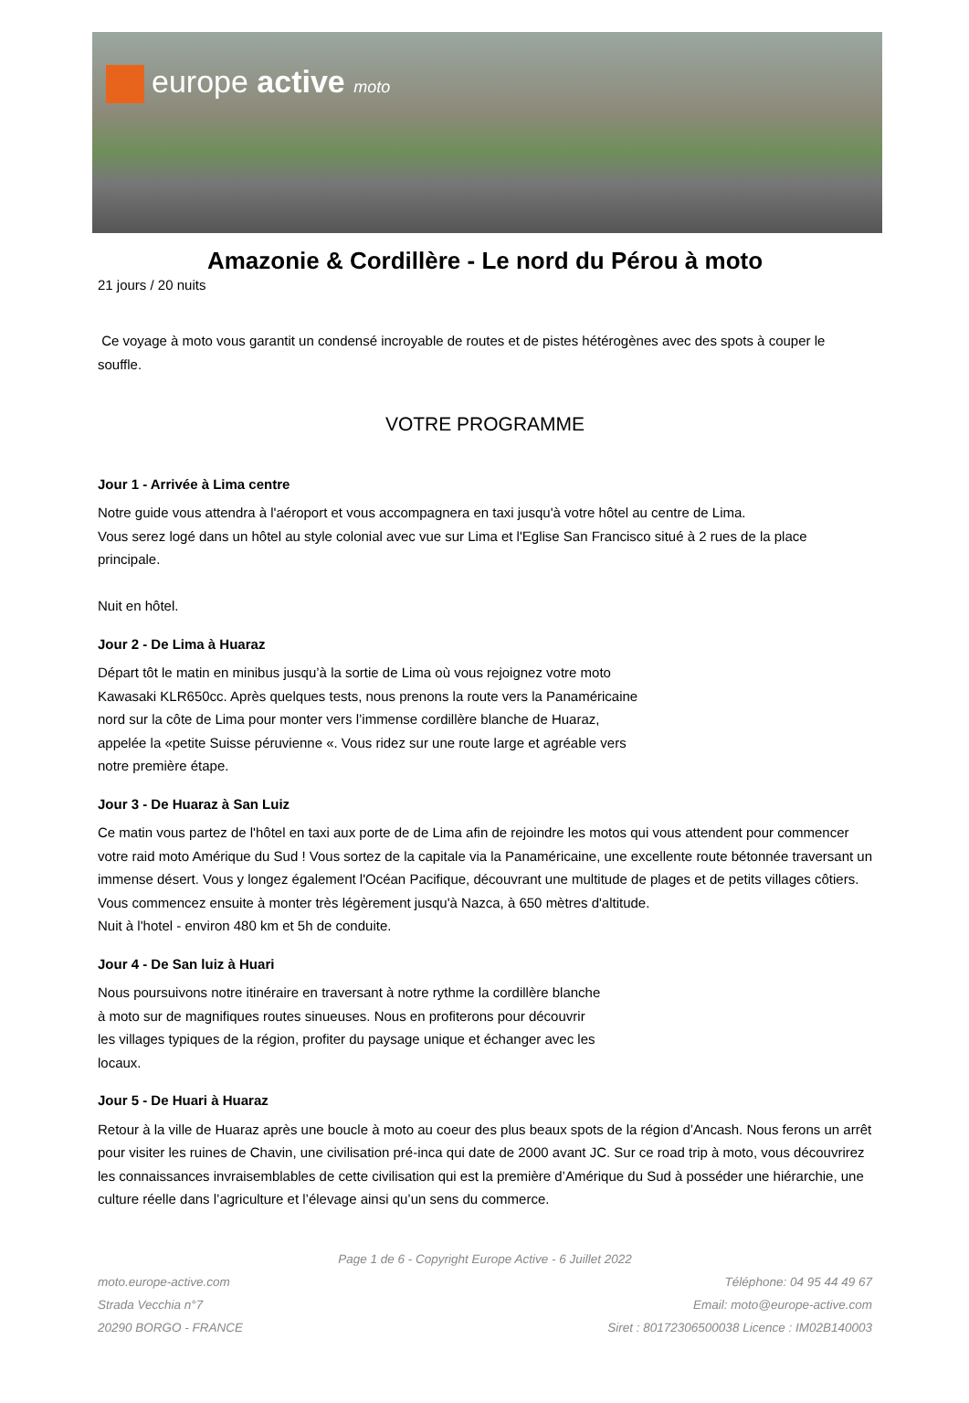europe active moto
Amazonie & Cordillère - Le nord du Pérou à moto
21 jours / 20 nuits
Ce voyage à moto vous garantit un condensé incroyable de routes et de pistes hétérogènes avec des spots à couper le souffle.
VOTRE PROGRAMME
Jour 1 - Arrivée à Lima centre
Notre guide vous attendra à l'aéroport et vous accompagnera en taxi jusqu'à votre hôtel au centre de Lima.
Vous serez logé dans un hôtel au style colonial avec vue sur Lima et l'Eglise San Francisco situé à 2 rues de la place principale.
Nuit en hôtel.
Jour 2 - De Lima à Huaraz
Départ tôt le matin en minibus jusqu’à la sortie de Lima où vous rejoignez votre moto
Kawasaki KLR650cc. Après quelques tests, nous prenons la route vers la Panaméricaine
nord sur la côte de Lima pour monter vers l’immense cordillère blanche de Huaraz,
appelée la «petite Suisse péruvienne «. Vous ridez sur une route large et agréable vers
notre première étape.
Jour 3 - De Huaraz à San Luiz
Ce matin vous partez de l'hôtel en taxi aux porte de de Lima afin de rejoindre les motos qui vous attendent pour commencer votre raid moto Amérique du Sud ! Vous sortez de la capitale via la Panaméricaine, une excellente route bétonnée traversant un immense désert. Vous y longez également l'Océan Pacifique, découvrant une multitude de plages et de petits villages côtiers. Vous commencez ensuite à monter très légèrement jusqu'à Nazca, à 650 mètres d'altitude.
Nuit à l'hotel - environ 480 km et 5h de conduite.
Jour 4 - De San luiz à Huari
Nous poursuivons notre itinéraire en traversant à notre rythme la cordillère blanche
à moto sur de magnifiques routes sinueuses. Nous en profiterons pour découvrir
les villages typiques de la région, profiter du paysage unique et échanger avec les
locaux.
Jour 5 - De Huari à Huaraz
Retour à la ville de Huaraz après une boucle à moto au coeur des plus beaux spots de la région d’Ancash. Nous ferons un arrêt pour visiter les ruines de Chavin, une civilisation pré-inca qui date de 2000 avant JC. Sur ce road trip à moto, vous découvrirez les connaissances invraisemblables de cette civilisation qui est la première d’Amérique du Sud à posséder une hiérarchie, une culture réelle dans l’agriculture et l’élevage ainsi qu’un sens du commerce.
Page 1 de 6 - Copyright Europe Active - 6 Juillet 2022
moto.europe-active.com Téléphone: 04 95 44 49 67
Strada Vecchia n°7 Email: moto@europe-active.com
20290 BORGO - FRANCE Siret : 80172306500038 Licence : IM02B140003